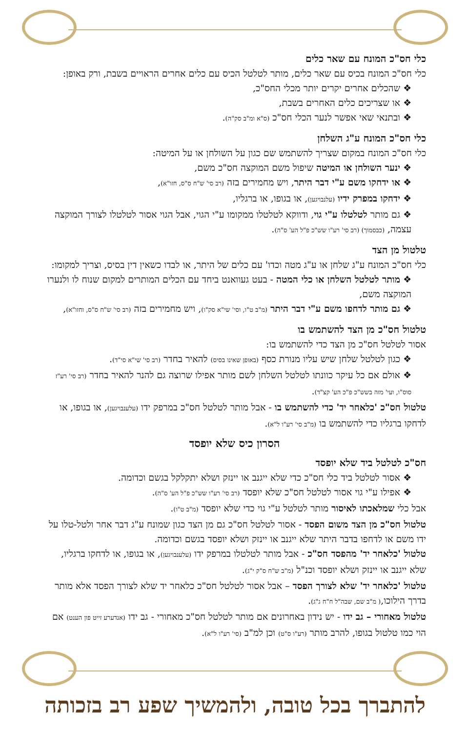כלי חס"כ המונח עם שאר כלים
כלי חס"כ המונח בכיס עם שאר כלים, מותר לטלטל הכיס עם כלים אחרים הראויים בשבת, ורק באופן:
❖ שהכלים אחרים יקרים יותר מכלי החס"כ,
❖ או שצריכים כלים האחרים בשבת,
❖ ובתנאי שאי אפשר לנער הכלי חס"כ (ס"א ומ"ב סק"ה).
כלי חס"כ המונח ע"ג השלחן
כלי חס"כ המונח במקום שצריך להשתמש שם כגון על השולחן או על המיטה:
❖ ינער השולחן או המיטה שיפול משם המוקצה חס"כ משם,
❖ או ידחקו משם ע"י דבר היתר, ויש מחמירים בזה (רב סי' ש"ח ס"ס, חזו"א),
❖ ידחקו במפרק ידיו (עלנבויגען), או בגופו, או ברגליו,
❖ גם מותר לטלטלו ע"י גוי, ודווקא לטלטלו ממקומו ע"י הגוי, אבל הגוי אסור לטלטלו לצורך המוקצה עצמה, (כבסמוך) (רב סי' רע"ו שש"כ פ"ל הע' ס"ה).
טלטול מן הצד
כלי חס"כ המונח ע"ג שלחן או ע"ג מטה וכדו' עם כלים של היתר, או לבדו כשאין דין בסיס, וצריך למקומו:
❖ מותר לטלטל השלחן או כלי המטה - בעט געוואנט ביחד עם הכלים המותרים למקום שנוח לו ולנערו המוקצה משם,
❖ גם מותר לדחפו משם ע"י דבר היתר (מ"ב ט"ו, וסי' שי"א סק"ו), ויש מחמירים בזה (רב סי' ש"ח ס"ס, וחזו"א),
טלטול חס"כ מן הצד להשתמש בו
אסור לטלטל חס"כ מן הצד כדי להשתמש בו:
❖ כגון לטלטל שלחן שיש עליו מנורת כסף (באופן שאינו בסיס) להאיר בחדר (רב סי' שי"א סי"ד).
❖ אולם אם כל עיקר כוונתו לטלטל השלחן לשם מותר אפילו שרוצה גם להנר להאיר בחדר (רב סי' רע"ז סוס"ו, ועי' מזה בשש"כ פ"כ הע' קצ"ד).
טלטול חס"כ 'כלאחר יד' כדי להשתמש בו - אבל מותר לטלטל חס"כ במרפק ידו (עלענבויגען), או בגופו, או לדחקו ברגליו כדי להשתמש בו (מ"ב סי' רע"ו ל"א).
הסרון כיס שלא יופסד
חס"כ לטלטל ביד שלא יופסד
❖ אסור לטלטל ביד כלי חס"כ כדי שלא ייגנב או יינזק ושלא יתקלקל בגשם וכדומה.
❖ אפילו ע"י גוי אסור לטלטל חס"כ שלא יופסד (רב סי' רע"ו שש"כ פ"ל הע' ס"ה).
אבל כלי שמלאכתו לאיסור מותר לטלטל ע"י גוי כדי שלא יופסד (מ"ב ט"ו).
טלטול חס"כ מן הצד משום הפסד - אסור לטלטל חס"כ גם מן הצד כגון שמונח ע"ג דבר אחר ולטל-טלו על ידו משם או לדחפו בדבר היתר שלא ייגנב או יינזק ושלא יופסד בגשם וכדומה.
טלטול 'כלאחר יד' מהפסד חס"כ - אבל מותר לטלטלו במרפק ידו (עלענבויגען), או בגופו, או לדחקו ברגליו, שלא ייגנב או יינזק ושלא יופסד וכנ"ל (מ"ב ש"ח ס"ק י"ג).
טלטול 'כלאחר יד' שלא לצורך הפסד – אבל אסור לטלטל חס"כ כלאחר יד שלא לצורך הפסד אלא מותר בדרך הילוכו,( מ"ב שם, שבה"ל ח"ח ג"ג).
טלטול מאחורי – גב ידו - יש נידון באחרונים אם מותר לטלטל חס"כ מאחורי - גב ידו (אנדערע זייט פון הענט) אם הוי כמו טלטול בגופו, להרב מותר (רע"ו ס"ט) וכן למ"ב (סי' רע"ו ל"א).
להתברך בכל טובה, ולהמשיך שפע רב בזכותה